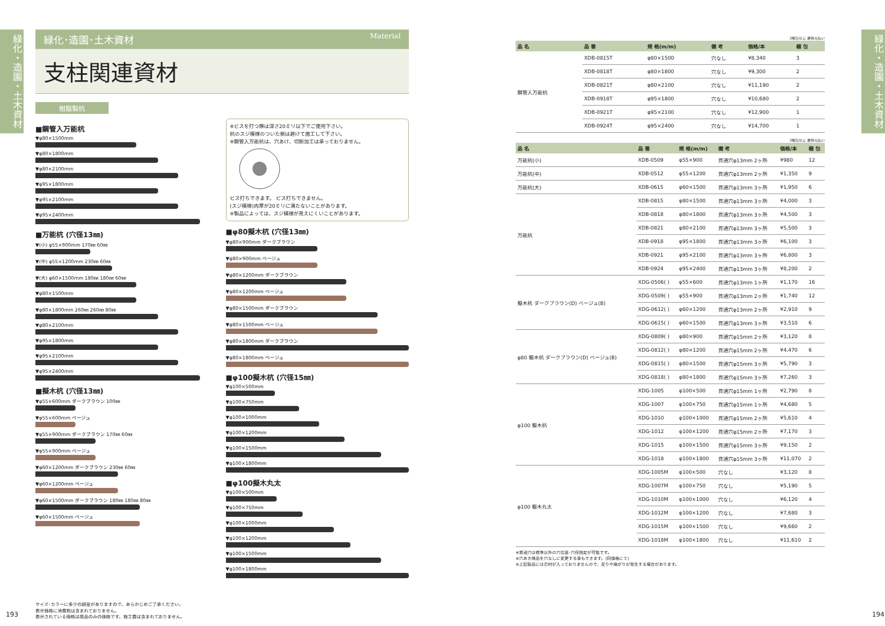緑化・造園・土木資材
緑化･造園･土木資材 Material
支柱関連資材
樹脂製杭
■鋼管入万能杭
▼φ80×1500mm
▼φ80×1800mm
▼φ80×2100mm
▼φ95×1800mm
▼φ95×2100mm
▼φ95×2400mm
■万能杭 (穴径13㎜)
▼(小) φ55×900mm 170㎜ 60㎜
▼(中) φ55×1200mm 230㎜ 60㎜
▼(大) φ60×1500mm 180㎜ 180㎜ 60㎜
▼φ80×1500mm
▼φ80×1800mm 260㎜ 260㎜ 80㎜
▼φ80×2100mm
▼φ95×1800mm
▼φ95×2100mm
▼φ95×2400mm
■擬木杭 (穴径13㎜)
▼φ55×600mm ダークブラウン 100㎜
▼φ55×600mm ベージュ
▼φ55×900mm ダークブラウン 170㎜ 60㎜
▼φ55×900mm ベージュ
▼φ60×1200mm ダークブラウン 230㎜ 60㎜
▼φ60×1200mm ベージュ
▼φ60×1500mm ダークブラウン 180㎜ 180㎜ 80㎜
▼φ60×1500mm ベージュ
※ビスを打つ際は深さ20ミリ以下でご使用下さい。
杭のスジ模様のついた側は避けて施工して下さい。
※鋼管入万能杭は、穴あけ、切断加工は承っておりません。
ビス打ちできます。 ビス打ちできません。
(スジ模様)肉厚が20ミリに満たないことがあります。
※製品によっては、スジ模様が見えにくいことがあります。
■φ80擬木杭 (穴径13㎜)
▼φ80×900mm ダークブラウン
▼φ80×900mm ベージュ
▼φ80×1200mm ダークブラウン
▼φ80×1200mm ベージュ
▼φ80×1500mm ダークブラウン
▼φ80×1500mm ベージュ
▼φ80×1800mm ダークブラウン
▼φ80×1800mm ベージュ
■φ100擬木杭 (穴径15㎜)
▼φ100×500mm
▼φ100×750mm
▼φ100×1000mm
▼φ100×1200mm
▼φ100×1500mm
▼φ100×1800mm
■φ100擬木丸太
▼φ100×500mm
▼φ100×750mm
▼φ100×1000mm
▼φ100×1200mm
▼φ100×1500mm
▼φ100×1800mm
サイズ･カラーに多少の誤差がありますので、あらかじめご了承ください。
表示価格に消費税は含まれておりません。
表示されている価格は商品のみの価格です。施工費は含まれておりません。
193
3梱包以上 運賃元払い
| 品 名 | 品 番 | 規 格(m/m) | 備 考 | 価格/本 | 梱 包 |
| --- | --- | --- | --- | --- | --- |
| 鋼管入万能杭 | XDB-0815T | φ80×1500 | 穴なし | ¥8,340 | 3 |
| | XDB-0818T | φ80×1800 | 穴なし | ¥9,300 | 2 |
| | XDB-0821T | φ80×2100 | 穴なし | ¥11,190 | 2 |
| | XDB-0918T | φ95×1800 | 穴なし | ¥10,680 | 2 |
| | XDB-0921T | φ95×2100 | 穴なし | ¥12,900 | 1 |
| | XDB-0924T | φ95×2400 | 穴なし | ¥14,700 | 1 |
3梱包以上 運賃元払い
| 品 名 | 品 番 | 規 格(m/m) | 備 考 | 価格/本 | 梱 包 |
| --- | --- | --- | --- | --- | --- |
| 万能杭(小) | XDB-0509 | φ55×900 | 貫通穴φ13mm 2ヶ所 | ¥980 | 12 |
| 万能杭(中) | XDB-0512 | φ55×1200 | 貫通穴φ13mm 2ヶ所 | ¥1,350 | 9 |
| 万能杭(大) | XDB-0615 | φ60×1500 | 貫通穴φ13mm 3ヶ所 | ¥1,950 | 6 |
| 万能杭 | XDB-0815 | φ80×1500 | 貫通穴φ13mm 3ヶ所 | ¥4,000 | 3 |
| | XDB-0818 | φ80×1800 | 貫通穴φ13mm 3ヶ所 | ¥4,500 | 3 |
| | XDB-0821 | φ80×2100 | 貫通穴φ13mm 3ヶ所 | ¥5,500 | 3 |
| | XDB-0918 | φ95×1800 | 貫通穴φ13mm 3ヶ所 | ¥6,100 | 3 |
| | XDB-0921 | φ95×2100 | 貫通穴φ13mm 3ヶ所 | ¥6,800 | 3 |
| | XDB-0924 | φ95×2400 | 貫通穴φ13mm 3ヶ所 | ¥8,200 | 2 |
| 擬木杭 ダークブラウン(D) ベージュ(B) | XDG-0506( ) | φ55×600 | 貫通穴φ13mm 1ヶ所 | ¥1,170 | 16 |
| | XDG-0509( ) | φ55×900 | 貫通穴φ13mm 2ヶ所 | ¥1,740 | 12 |
| | XDG-0612( ) | φ60×1200 | 貫通穴φ13mm 2ヶ所 | ¥2,910 | 9 |
| | XDG-0615( ) | φ60×1500 | 貫通穴φ13mm 3ヶ所 | ¥3,510 | 6 |
| φ80 擬木杭 ダークブラウン(D) ベージュ(B) | XDG-0809( ) | φ80×900 | 貫通穴φ15mm 2ヶ所 | ¥3,120 | 8 |
| | XDG-0812( ) | φ80×1200 | 貫通穴φ15mm 2ヶ所 | ¥4,470 | 6 |
| | XDG-0815( ) | φ80×1500 | 貫通穴φ15mm 3ヶ所 | ¥5,790 | 3 |
| | XDG-0818( ) | φ80×1800 | 貫通穴φ15mm 3ヶ所 | ¥7,260 | 3 |
| φ100 擬木杭 | XDG-1005 | φ100×500 | 貫通穴φ15mm 1ヶ所 | ¥2,790 | 8 |
| | XDG-1007 | φ100×750 | 貫通穴φ15mm 1ヶ所 | ¥4,680 | 5 |
| | XDG-1010 | φ100×1000 | 貫通穴φ15mm 2ヶ所 | ¥5,610 | 4 |
| | XDG-1012 | φ100×1200 | 貫通穴φ15mm 2ヶ所 | ¥7,170 | 3 |
| | XDG-1015 | φ100×1500 | 貫通穴φ15mm 3ヶ所 | ¥9,150 | 2 |
| | XDG-1018 | φ100×1800 | 貫通穴φ15mm 3ヶ所 | ¥11,070 | 2 |
| φ100 擬木丸太 | XDG-1005M | φ100×500 | 穴なし | ¥3,120 | 8 |
| | XDG-1007M | φ100×750 | 穴なし | ¥5,190 | 5 |
| | XDG-1010M | φ100×1000 | 穴なし | ¥6,120 | 4 |
| | XDG-1012M | φ100×1200 | 穴なし | ¥7,680 | 3 |
| | XDG-1015M | φ100×1500 | 穴なし | ¥9,660 | 2 |
| | XDG-1018M | φ100×1800 | 穴なし | ¥11,610 | 2 |
※貫通穴は標準以外の穴位置･穴径指定が可能です。
※穴あき商品を穴なしに変更する事もできます。(同価格にて)
※上記製品には芯材が入っておりませんので、反りや曲がりが発生する場合があります。
緑化・造園・土木資材
194